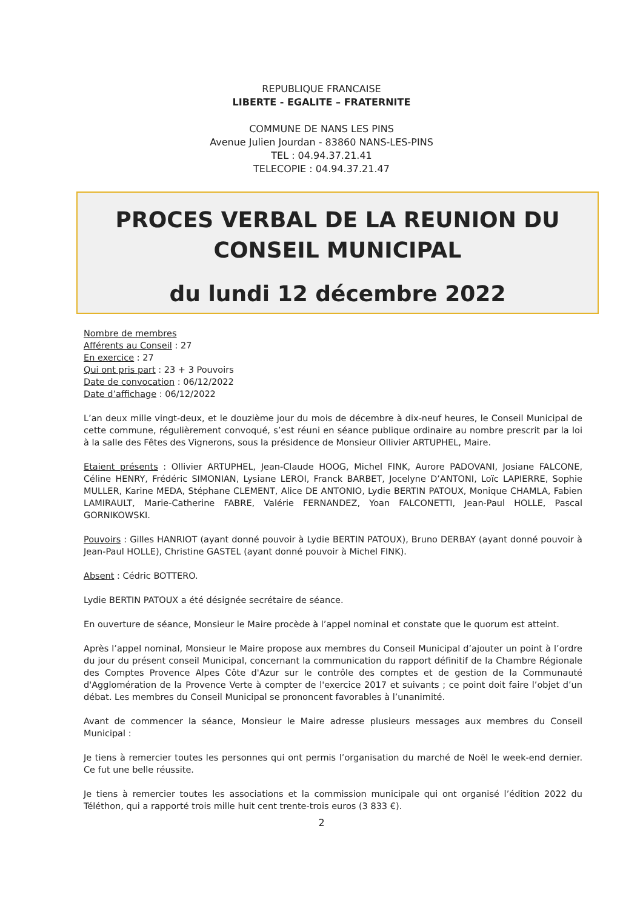REPUBLIQUE FRANCAISE
LIBERTE - EGALITE – FRATERNITE
COMMUNE DE NANS LES PINS
Avenue Julien Jourdan - 83860 NANS-LES-PINS
TEL : 04.94.37.21.41
TELECOPIE : 04.94.37.21.47
PROCES VERBAL DE LA REUNION DU CONSEIL MUNICIPAL
du lundi 12 décembre 2022
Nombre de membres
Afférents au Conseil : 27
En exercice : 27
Qui ont pris part : 23 + 3 Pouvoirs
Date de convocation : 06/12/2022
Date d’affichage : 06/12/2022
L’an deux mille vingt-deux, et le douzième jour du mois de décembre à dix-neuf heures, le Conseil Municipal de cette commune, régulièrement convoqué, s’est réuni en séance publique ordinaire au nombre prescrit par la loi à la salle des Fêtes des Vignerons, sous la présidence de Monsieur Ollivier ARTUPHEL, Maire.
Etaient présents : Ollivier ARTUPHEL, Jean-Claude HOOG, Michel FINK, Aurore PADOVANI, Josiane FALCONE, Céline HENRY, Frédéric SIMONIAN, Lysiane LEROI, Franck BARBET, Jocelyne D’ANTONI, Loïc LAPIERRE, Sophie MULLER, Karine MEDA, Stéphane CLEMENT, Alice DE ANTONIO, Lydie BERTIN PATOUX, Monique CHAMLA, Fabien LAMIRAULT, Marie-Catherine FABRE, Valérie FERNANDEZ, Yoan FALCONETTI, Jean-Paul HOLLE, Pascal GORNIKOWSKI.
Pouvoirs : Gilles HANRIOT (ayant donné pouvoir à Lydie BERTIN PATOUX), Bruno DERBAY (ayant donné pouvoir à Jean-Paul HOLLE), Christine GASTEL (ayant donné pouvoir à Michel FINK).
Absent : Cédric BOTTERO.
Lydie BERTIN PATOUX a été désignée secrétaire de séance.
En ouverture de séance, Monsieur le Maire procède à l’appel nominal et constate que le quorum est atteint.
Après l’appel nominal, Monsieur le Maire propose aux membres du Conseil Municipal d’ajouter un point à l’ordre du jour du présent conseil Municipal, concernant la communication du rapport définitif de la Chambre Régionale des Comptes Provence Alpes Côte d'Azur sur le contrôle des comptes et de gestion de la Communauté d'Agglomération de la Provence Verte à compter de l'exercice 2017 et suivants ; ce point doit faire l’objet d’un débat. Les membres du Conseil Municipal se prononcent favorables à l’unanimité.
Avant de commencer la séance, Monsieur le Maire adresse plusieurs messages aux membres du Conseil Municipal :
Je tiens à remercier toutes les personnes qui ont permis l’organisation du marché de Noël le week-end dernier. Ce fut une belle réussite.
Je tiens à remercier toutes les associations et la commission municipale qui ont organisé l’édition 2022 du Téléthon, qui a rapporté trois mille huit cent trente-trois euros (3 833 €).
2